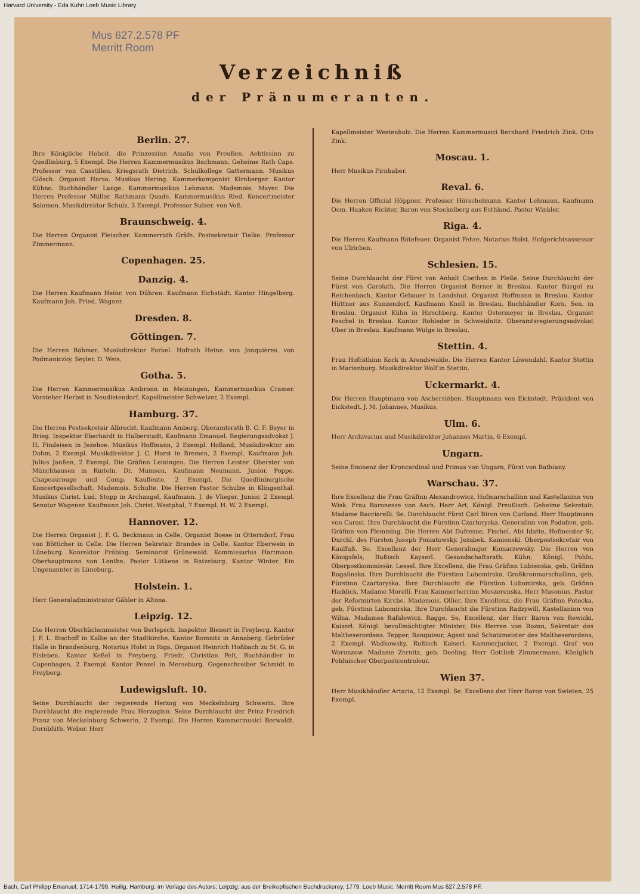Harvard University - Eda Kuhn Loeb Music Library
Mus 627.2.578 PF
Merritt Room
Verzeichniß
der Pränumeranten.
Berlin. 27.
Ihre Königliche Hoheit, die Prinzessinn Amalia von Preußen, Aebtissinn zu Quedlinburg, 5 Exempl. Die Herren Kammermusikus Bachmann. Geheime Rath Caps. Professor von Casstillen. Kriegsrath Dietrich. Schulkollege Gattermann. Musikus Glösch. Organist Harso. Musikus Hering. Kammerkomponist Kirnberger. Kantor Kühno. Buchhändler Lange. Kammermusikus Lehmann. Mademois. Mayer. Die Herren Professor Müller. Rathmann Quade. Kammermusikus Ried. Koncertmeister Salomon. Musikdirektor Schulz, 3 Exempl. Professor Sulzer. von Voß.
Braunschweig. 4.
Die Herren Organist Fleischer. Kammerrath Gräfe. Postsekretair Tielke. Professor Zimmermann.
Copenhagen. 25.
Danzig. 4.
Die Herren Kaufmann Heinr. von Dühren. Kaufmann Eichstädt. Kantor Hingelberg. Kaufmann Joh. Fried. Wagner.
Dresden. 8.
Göttingen. 7.
Die Herren Böhmer. Musikdirektor Forkel. Hofrath Heine. von Jonquières. von Podmaniczky. Seyler. D. Weis.
Gotha. 5.
Die Herren Kammermusikus Ambronn in Meinungen. Kammermusikus Cramer. Vorsteher Herbst in Neudietendorf. Kapellmeister Schweizer, 2 Exempl.
Hamburg. 37.
Die Herren Postsekretair Albrecht. Kaufmann Amberg. Oberamtsrath B. C. F. Beyer in Brieg. Inspektor Eberhardt in Halberstadt. Kaufmann Emanuel. Regierungsadvokat J. H. Findeisen in Jezehoe. Musikus Hoffmann, 2 Exempl. Holland, Musikdirektor am Dohm, 2 Exempl. Musikdirektor J. C. Horst in Bremen, 2 Exempl. Kaufmann Joh. Julius Janßen, 2 Exempl. Die Gräfinn Leiningen. Die Herren Leister. Oberster von Münchhausen in Rinteln. Dr. Mumsen. Kaufmann Neumann, Junior. Poppe. Chapeaurouge und Comp. Kaufleute, 2 Exempl. Die Quedlinburgische Koncertgesellschaft. Mademois. Schulte. Die Herren Pastor Schulze in Klingenthal. Musikus Christ. Lud. Stopp in Archangel, Kaufmann. J. de Vlieger, Junior, 2 Exempl. Senator Wagener. Kaufmann Joh. Christ. Westphal, 7 Exempl. H. W. 2 Exempl.
Hannover. 12.
Die Herren Organist J. F. G. Beckmann in Celle. Organist Boese in Otterndorf. Frau von Bötticher in Celle. Die Herren Sekretair Brandes in Celle. Kantor Eberwein in Lüneburg. Konrektor Fröbing. Seminarist Grünewald. Kommissarius Hartmann. Oberhauptmann von Lenthe. Pastor Lütkens in Ratzeburg. Kantor Winter. Ein Ungenannter in Lüneburg.
Holstein. 1.
Herr Generaladministrator Gähler in Altona.
Leipzig. 12.
Die Herren Oberküchenmeister von Berlepsch. Inspektor Bienert in Freyberg. Kantor J. F. L. Bischoff in Kalbe an der Stadtkirche. Kantor Bomnitz in Annaberg. Gebrüder Halle in Brandenburg. Notarius Holst in Riga. Organist Heinrich Hoßbach zu St. G. in Eisleben. Kantor Keßel in Freyberg. Friedr. Christian Pelt, Buchhändler in Copenhagen, 2 Exempl. Kantor Penzel in Merseburg. Gegenschreiber Schmidt in Freyberg.
Ludewigsluft. 10.
Seine Durchlaucht der regierende Herzog von Meckelnburg Schwerin. Ihre Durchlaucht die regierende Frau Herzoginn. Seine Durchlaucht der Prinz Friedrich Franz von Meckelnburg Schwerin, 2 Exempl. Die Herren Kammermusici Berwaldt. Dornblüth. Weber. Herr
Kapellmeister Westenholz. Die Herren Kammermusici Bernhard Friedrich Zink. Otto Zink.
Moscau. 1.
Herr Musikus Firnhaber.
Reval. 6.
Die Herren Official Höppner. Professor Hörschelmann. Kantor Lehmann. Kaufmann Oom. Haaken Richter, Baron von Steckelberg aus Esthland. Pastor Winkler.
Riga. 4.
Die Herren Kaufmann Bötefeuer. Organist Fehre. Notarius Holst. Hofgerichtsassessor von Ulrichen.
Schlesien. 15.
Seine Durchlaucht der Fürst von Anhalt Coethen in Pleße. Seine Durchlaucht der Fürst von Carolath. Die Herren Organist Berner in Breslau. Kantor Bürgel zu Reichenbach. Kantor Gebauer in Landshut. Organist Hoffmann in Breslau. Kantor Hüttner aus Kunzendorf. Kaufmann Knoll in Breslau. Buchhändler Korn, Sen. in Breslau. Organist Kühn in Hirschberg. Kantor Ostermeyer in Breslau. Organist Peschel in Breslau. Kantor Rohleder in Schweidnitz. Oberamtsregierungsadvokat Uber in Breslau. Kaufmann Wulge in Breslau.
Stettin. 4.
Frau Hofräthinn Kock in Arendswalde. Die Herren Kantor Löwendahl. Kantor Stettin in Marienburg. Musikdirektor Wolf in Stettin.
Uckermarkt. 4.
Die Herren Hauptmann von Ascherslében. Hauptmann von Eickstedt. Präsident von Eickstedt. J. M. Johannes, Musikus.
Ulm. 6.
Herr Archivarius und Musikdirektor Johannes Martin, 6 Exempl.
Ungarn.
Seine Eminenz der Kroncardinal und Primas von Ungarn, Fürst von Bathiany.
Warschau. 37.
Ihre Excellenz die Frau Gräfinn Alexandrowicz, Hofmarschallinn und Kastellaninn von Wisk. Frau Baronesse von Asch. Herr Art, Königl. Preußisch. Geheime Sekretair. Madame Bacciarelli. Se. Durchlaucht Fürst Carl Biron von Curland. Herr Hauptmann von Carosi. Ihre Durchlaucht die Fürstinn Czartoryska, Generalinn von Podolien, geb. Gräfinn von Flemming. Die Herren Abt Dufresne. Fischel. Abt Idatte, Hofmeister Sr. Durchl. des Fürsten Joseph Poniatowsky. Jezabek. Kamienski. Oberpostsekretair von Kaulfuß. Se. Excellenz der Herr Generalmajor Komarzewsky. Die Herren von Königsfels, Rußisch Kayserl. Gesandschaftsrath. Kühn, Königl. Pohln. Oberpostkommissär. Lessel. Ihre Excellenz, die Frau Gräfinn Lubienska, geb. Gräfinn Rogalinska. Ihre Durchlaucht die Fürstinn Lubomirska, Großkronmarschallinn, geb. Fürstinn Czartoryska. Ihre Durchlaucht die Fürstinn Lubomirska, geb. Gräfinn Haddick. Madame Morelli. Frau Kammerherrinn Moszerenska. Herr Musonius, Pastor der Reformirten Kirche. Mademois. Ollier. Ihre Excellenz, die Frau Gräfinn Potocka, geb. Fürstinn Lubomirska. Ihre Durchlaucht die Fürstinn Radzywill, Kastellaninn von Wilna. Madames Rafalowicz. Ragge. Se. Excellenz, der Herr Baron von Rewicki, Kaiserl. Königl. bevollmächtigter Minister. Die Herren von Rozan, Sekretair des Maltheserordens. Tepper, Banquieur, Agent und Schatzmeister des Maltheserordens, 2 Exempl. Wadkowsky, Rußisch Kaiserl. Kammerjunker, 2 Exempl. Graf von Woronzow. Madame Zernitz, geb. Deeling. Herr Gottlieb Zimmermann, Königlich Pohlnischer Oberpostcontroleur.
Wien 37.
Herr Musikhändler Artaria, 12 Exempl. Se. Excellenz der Herr Baron von Swieten, 25 Exempl.
Bach, Carl Philipp Emanuel, 1714-1799. Heilig. Hamburg: im Verlage des Autors; Leipzig: aus der Breikopfischen Buchdruckerey, 1779. Loeb Music: Merritt Room Mus 627.2.578 PF.